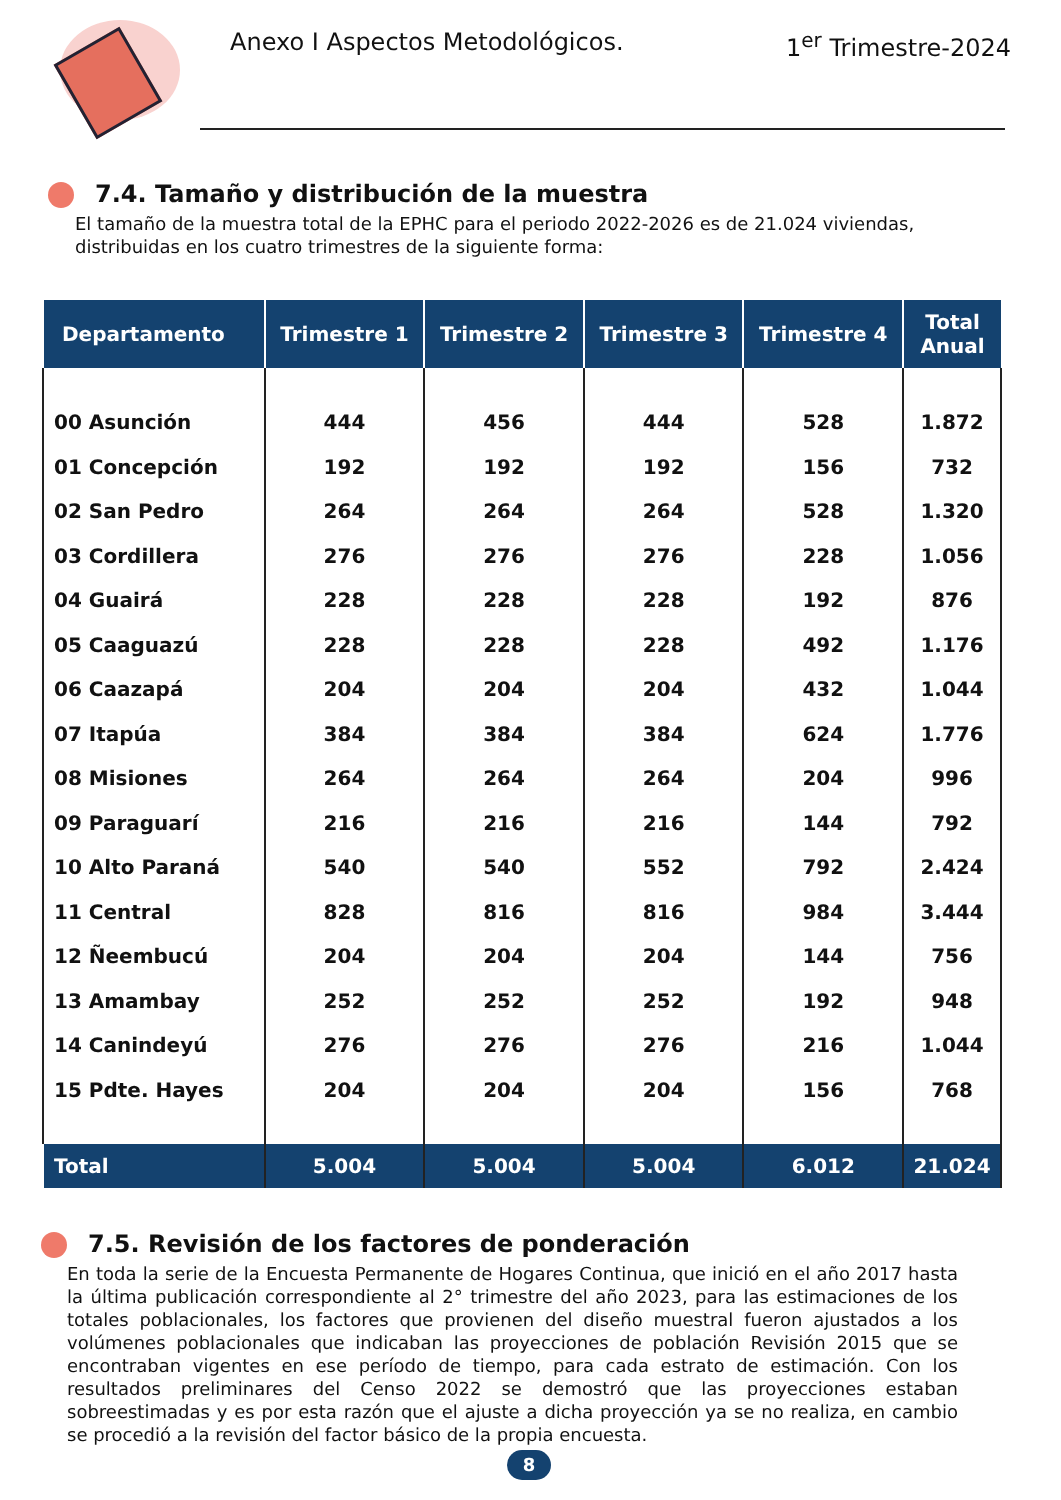Anexo I Aspectos Metodológicos. 1<sup>er</sup> Trimestre-2024
7.4. Tamaño y distribución de la muestra
El tamaño de la muestra total de la EPHC para el periodo 2022-2026 es de 21.024 viviendas, distribuidas en los cuatro trimestres de la siguiente forma:
| Departamento | Trimestre 1 | Trimestre 2 | Trimestre 3 | Trimestre 4 | Total Anual |
| --- | --- | --- | --- | --- | --- |
| 00 Asunción | 444 | 456 | 444 | 528 | 1.872 |
| 01 Concepción | 192 | 192 | 192 | 156 | 732 |
| 02 San Pedro | 264 | 264 | 264 | 528 | 1.320 |
| 03 Cordillera | 276 | 276 | 276 | 228 | 1.056 |
| 04 Guairá | 228 | 228 | 228 | 192 | 876 |
| 05 Caaguazú | 228 | 228 | 228 | 492 | 1.176 |
| 06 Caazapá | 204 | 204 | 204 | 432 | 1.044 |
| 07 Itapúa | 384 | 384 | 384 | 624 | 1.776 |
| 08 Misiones | 264 | 264 | 264 | 204 | 996 |
| 09 Paraguarí | 216 | 216 | 216 | 144 | 792 |
| 10 Alto Paraná | 540 | 540 | 552 | 792 | 2.424 |
| 11 Central | 828 | 816 | 816 | 984 | 3.444 |
| 12 Ñeembucú | 204 | 204 | 204 | 144 | 756 |
| 13 Amambay | 252 | 252 | 252 | 192 | 948 |
| 14 Canindeyú | 276 | 276 | 276 | 216 | 1.044 |
| 15 Pdte. Hayes | 204 | 204 | 204 | 156 | 768 |
| Total | 5.004 | 5.004 | 5.004 | 6.012 | 21.024 |
7.5. Revisión de los factores de ponderación
En toda la serie de la Encuesta Permanente de Hogares Continua, que inició en el año 2017 hasta la última publicación correspondiente al 2° trimestre del año 2023, para las estimaciones de los totales poblacionales, los factores que provienen del diseño muestral fueron ajustados a los volúmenes poblacionales que indicaban las proyecciones de población Revisión 2015 que se encontraban vigentes en ese período de tiempo, para cada estrato de estimación. Con los resultados preliminares del Censo 2022 se demostró que las proyecciones estaban sobreestimadas y es por esta razón que el ajuste a dicha proyección ya se no realiza, en cambio se procedió a la revisión del factor básico de la propia encuesta.
8